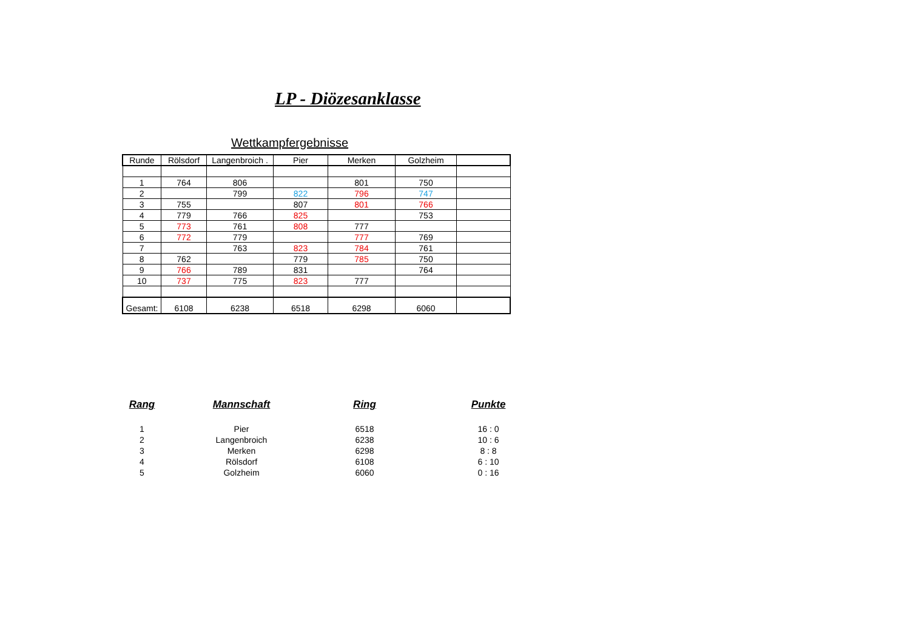LP - Diözesanklasse
Wettkampfergebnisse
| Runde | Rölsdorf | Langenbroich . | Pier | Merken | Golzheim | |
| --- | --- | --- | --- | --- | --- | --- |
| 1 | 764 | 806 | | 801 | 750 | |
| 2 | | 799 | 822 | 796 | 747 | |
| 3 | 755 | | 807 | 801 | 766 | |
| 4 | 779 | 766 | 825 | | 753 | |
| 5 | 773 | 761 | 808 | 777 | | |
| 6 | 772 | 779 | | 777 | 769 | |
| 7 | | 763 | 823 | 784 | 761 | |
| 8 | 762 | | 779 | 785 | 750 | |
| 9 | 766 | 789 | 831 | | 764 | |
| 10 | 737 | 775 | 823 | 777 | | |
| Gesamt: | 6108 | 6238 | 6518 | 6298 | 6060 | |
| Rang | Mannschaft | Ring | Punkte |
| --- | --- | --- | --- |
| 1 | Pier | 6518 | 16 : 0 |
| 2 | Langenbroich | 6238 | 10 : 6 |
| 3 | Merken | 6298 | 8 : 8 |
| 4 | Rölsdorf | 6108 | 6 : 10 |
| 5 | Golzheim | 6060 | 0 : 16 |